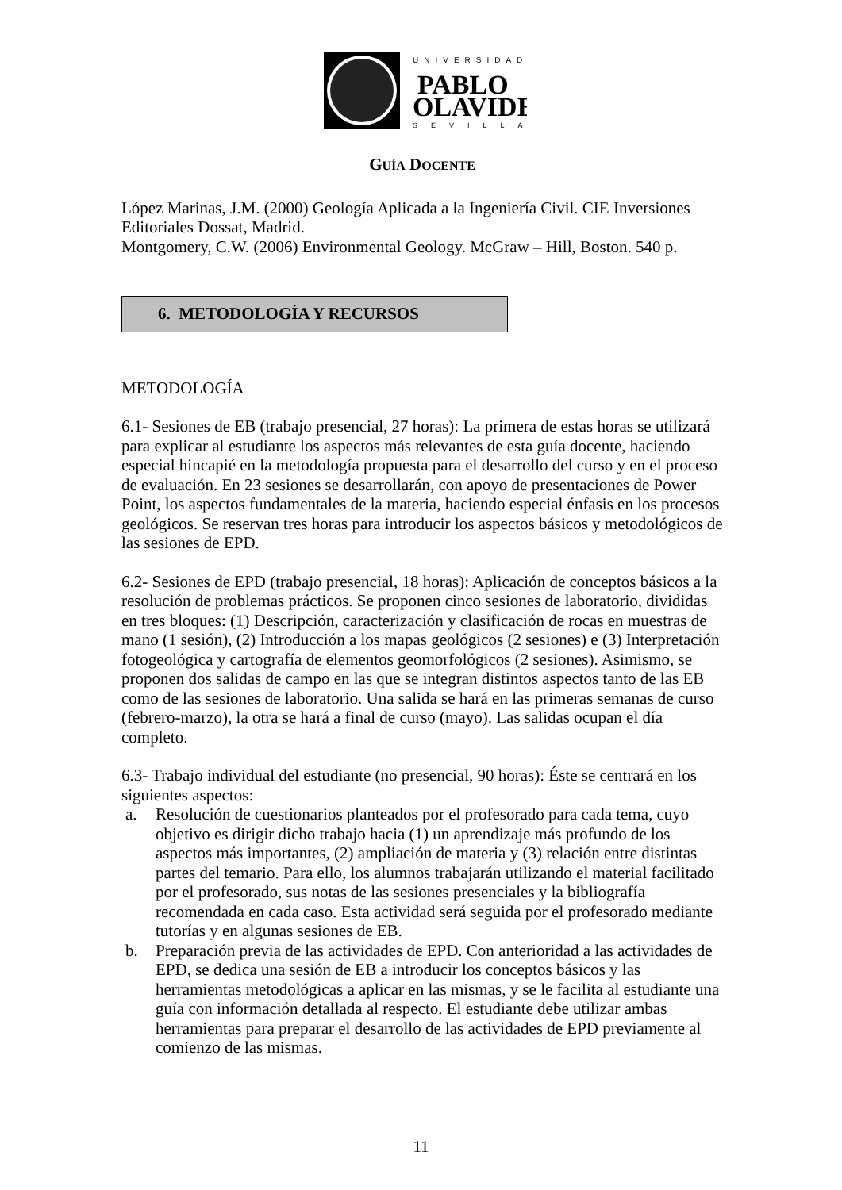UNIVERSIDAD
PABLO
OLAVIDE
SEVILLA
GUÍA DOCENTE
López Marinas, J.M. (2000) Geología Aplicada a la Ingeniería Civil. CIE Inversiones Editoriales Dossat, Madrid.
Montgomery, C.W. (2006) Environmental Geology. McGraw – Hill, Boston. 540 p.
6. METODOLOGÍA Y RECURSOS
METODOLOGÍA
6.1- Sesiones de EB (trabajo presencial, 27 horas): La primera de estas horas se utilizará para explicar al estudiante los aspectos más relevantes de esta guía docente, haciendo especial hincapié en la metodología propuesta para el desarrollo del curso y en el proceso de evaluación. En 23 sesiones se desarrollarán, con apoyo de presentaciones de Power Point, los aspectos fundamentales de la materia, haciendo especial énfasis en los procesos geológicos. Se reservan tres horas para introducir los aspectos básicos y metodológicos de las sesiones de EPD.
6.2- Sesiones de EPD (trabajo presencial, 18 horas): Aplicación de conceptos básicos a la resolución de problemas prácticos. Se proponen cinco sesiones de laboratorio, divididas en tres bloques: (1) Descripción, caracterización y clasificación de rocas en muestras de mano (1 sesión), (2) Introducción a los mapas geológicos (2 sesiones) e (3) Interpretación fotogeológica y cartografía de elementos geomorfológicos (2 sesiones). Asimismo, se proponen dos salidas de campo en las que se integran distintos aspectos tanto de las EB como de las sesiones de laboratorio. Una salida se hará en las primeras semanas de curso (febrero-marzo), la otra se hará a final de curso (mayo). Las salidas ocupan el día completo.
6.3- Trabajo individual del estudiante (no presencial, 90 horas): Éste se centrará en los siguientes aspectos:
a. Resolución de cuestionarios planteados por el profesorado para cada tema, cuyo objetivo es dirigir dicho trabajo hacia (1) un aprendizaje más profundo de los aspectos más importantes, (2) ampliación de materia y (3) relación entre distintas partes del temario. Para ello, los alumnos trabajarán utilizando el material facilitado por el profesorado, sus notas de las sesiones presenciales y la bibliografía recomendada en cada caso. Esta actividad será seguida por el profesorado mediante tutorías y en algunas sesiones de EB.
b. Preparación previa de las actividades de EPD. Con anterioridad a las actividades de EPD, se dedica una sesión de EB a introducir los conceptos básicos y las herramientas metodológicas a aplicar en las mismas, y se le facilita al estudiante una guía con información detallada al respecto. El estudiante debe utilizar ambas herramientas para preparar el desarrollo de las actividades de EPD previamente al comienzo de las mismas.
11